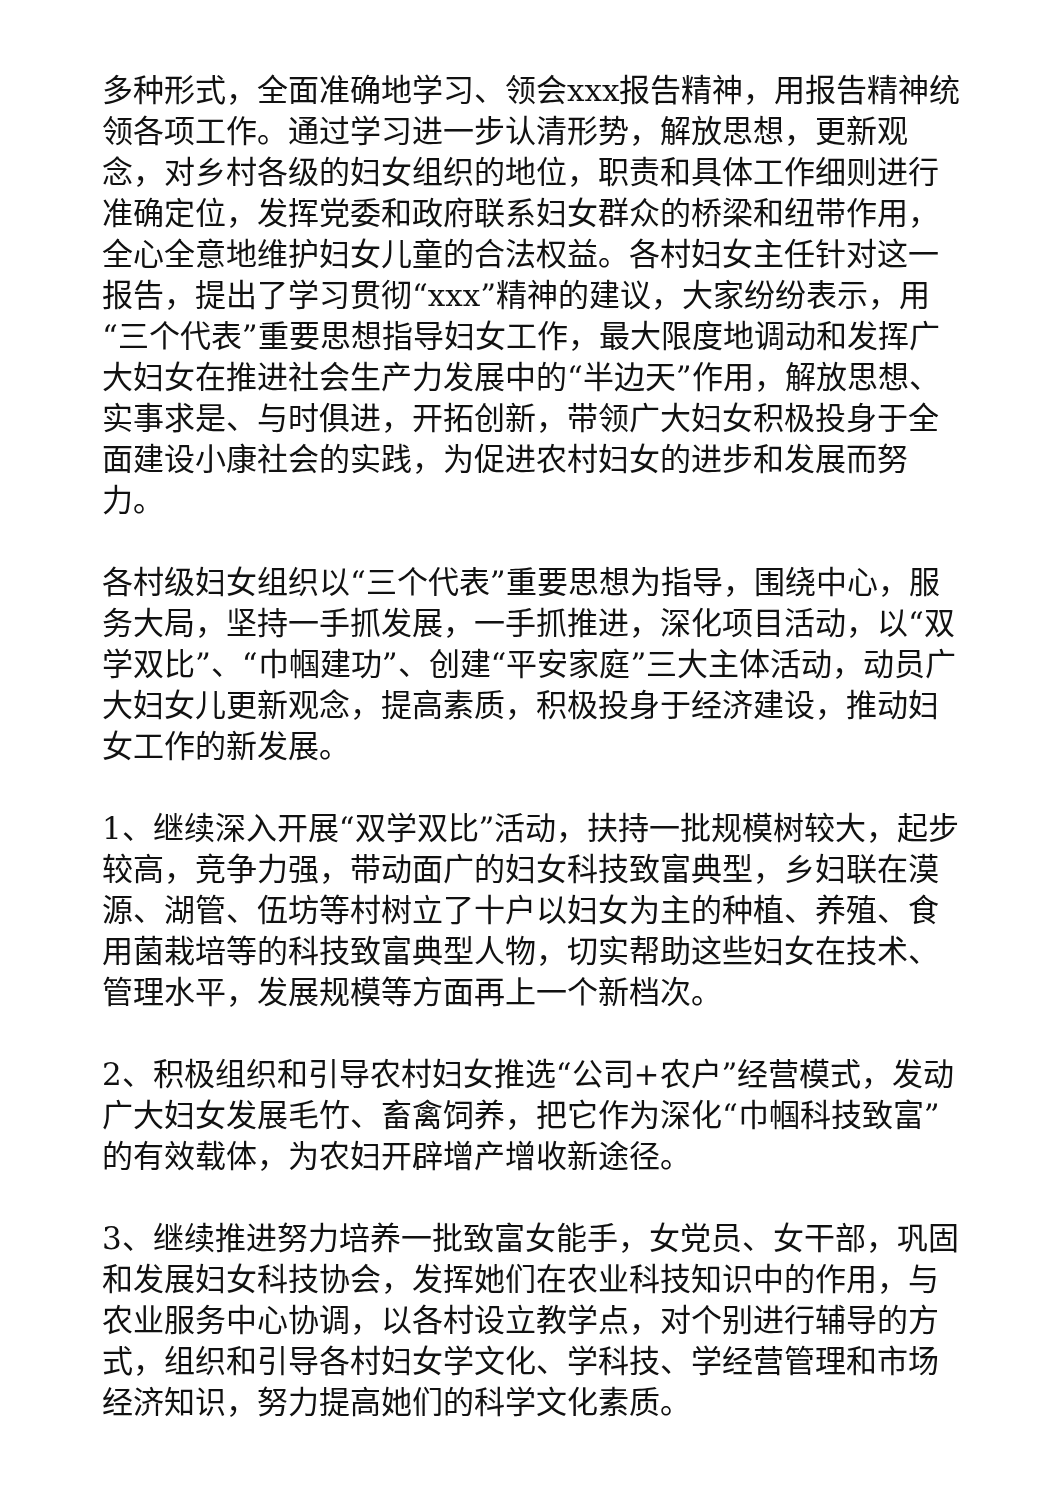多种形式，全面准确地学习、领会xxx报告精神，用报告精神统领各项工作。通过学习进一步认清形势，解放思想，更新观念，对乡村各级的妇女组织的地位，职责和具体工作细则进行准确定位，发挥党委和政府联系妇女群众的桥梁和纽带作用，全心全意地维护妇女儿童的合法权益。各村妇女主任针对这一报告，提出了学习贯彻“xxx”精神的建议，大家纷纷表示，用“三个代表”重要思想指导妇女工作，最大限度地调动和发挥广大妇女在推进社会生产力发展中的“半边天”作用，解放思想、实事求是、与时俱进，开拓创新，带领广大妇女积极投身于全面建设小康社会的实践，为促进农村妇女的进步和发展而努力。
各村级妇女组织以“三个代表”重要思想为指导，围绕中心，服务大局，坚持一手抓发展，一手抓推进，深化项目活动，以“双学双比”、“巾帼建功”、创建“平安家庭”三大主体活动，动员广大妇女儿更新观念，提高素质，积极投身于经济建设，推动妇女工作的新发展。
1、继续深入开展“双学双比”活动，扶持一批规模树较大，起步较高，竞争力强，带动面广的妇女科技致富典型，乡妇联在漠源、湖管、伍坊等村树立了十户以妇女为主的种植、养殖、食用菌栽培等的科技致富典型人物，切实帮助这些妇女在技术、管理水平，发展规模等方面再上一个新档次。
2、积极组织和引导农村妇女推选“公司+农户”经营模式，发动广大妇女发展毛竹、畜禽饲养，把它作为深化“巾帼科技致富”的有效载体，为农妇开辟增产增收新途径。
3、继续推进努力培养一批致富女能手，女党员、女干部，巩固和发展妇女科技协会，发挥她们在农业科技知识中的作用，与农业服务中心协调，以各村设立教学点，对个别进行辅导的方式，组织和引导各村妇女学文化、学科技、学经营管理和市场经济知识，努力提高她们的科学文化素质。